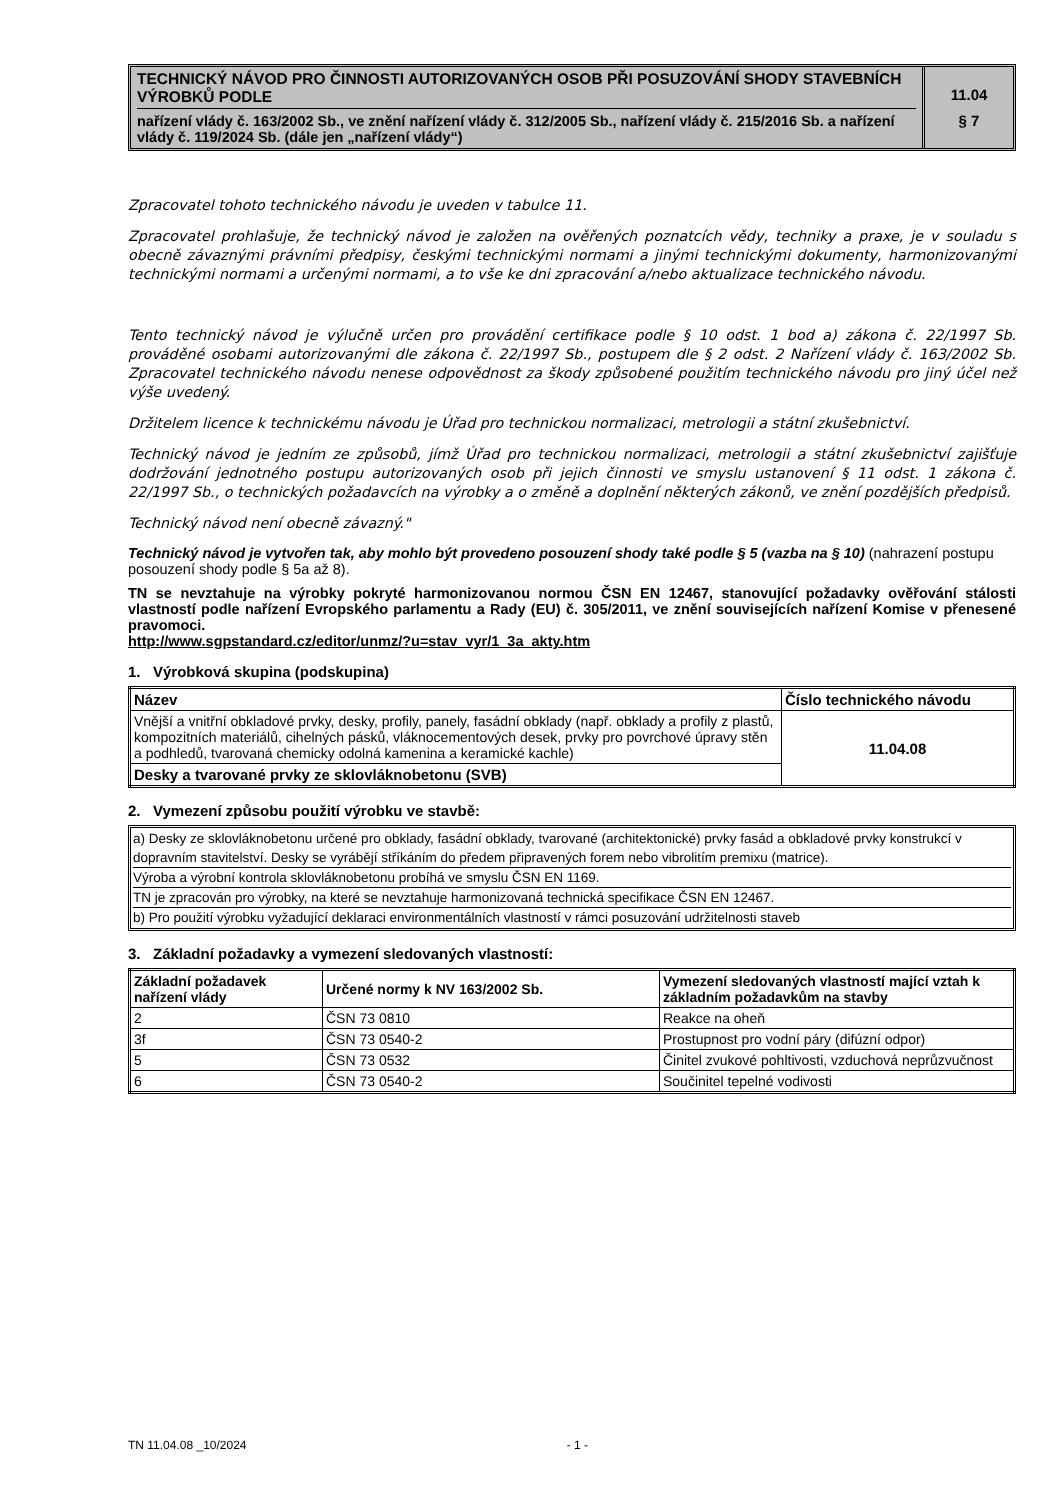TECHNICKÝ NÁVOD PRO ČINNOSTI AUTORIZOVANÝCH OSOB PŘI POSUZOVÁNÍ SHODY STAVEBNÍCH VÝROBKŮ PODLE
nařízení vlády č. 163/2002 Sb., ve znění nařízení vlády č. 312/2005 Sb., nařízení vlády č. 215/2016 Sb. a nařízení vlády č. 119/2024 Sb. (dále jen „nařízení vlády“)
11.04
§ 7
Zpracovatel tohoto technického návodu je uveden v tabulce 11.
Zpracovatel prohlašuje, že technický návod je založen na ověřených poznatcích vědy, techniky a praxe, je v souladu s obecně závaznými právními předpisy, českými technickými normami a jinými technickými dokumenty, harmonizovanými technickými normami a určenými normami, a to vše ke dni zpracování a/nebo aktualizace technického návodu.
Tento technický návod je výlučně určen pro provádění certifikace podle § 10 odst. 1 bod a) zákona č. 22/1997 Sb. prováděné osobami autorizovanými dle zákona č. 22/1997 Sb., postupem dle § 2 odst. 2 Nařízení vlády č. 163/2002 Sb. Zpracovatel technického návodu nenese odpovědnost za škody způsobené použitím technického návodu pro jiný účel než výše uvedený.
Držitelem licence k technickému návodu je Úřad pro technickou normalizaci, metrologii a státní zkušebnictví.
Technický návod je jedním ze způsobů, jímž Úřad pro technickou normalizaci, metrologii a státní zkušebnictví zajišťuje dodržování jednotného postupu autorizovaných osob při jejich činnosti ve smyslu ustanovení § 11 odst. 1 zákona č. 22/1997 Sb., o technických požadavcích na výrobky a o změně a doplnění některých zákonů, ve znění pozdějších předpisů.
Technický návod není obecně závazný."
Technický návod je vytvořen tak, aby mohlo být provedeno posouzení shody také podle § 5 (vazba na § 10) (nahrazení postupu posouzení shody podle § 5a až 8).
TN se nevztahuje na výrobky pokryté harmonizovanou normou ČSN EN 12467, stanovující požadavky ověřování stálosti vlastností podle nařízení Evropského parlamentu a Rady (EU) č. 305/2011, ve znění souvisejících nařízení Komise v přenesené pravomoci.
http://www.sgpstandard.cz/editor/unmz/?u=stav_vyr/1_3a_akty.htm
1. Výrobková skupina (podskupina)
| Název | Číslo technického návodu |
| --- | --- |
| Vnější a vnitřní obkladové prvky, desky, profily, panely, fasádní obklady (např. obklady a profily z plastů, kompozitních materiálů, cihelných pásků, vláknocementových desek, prvky pro povrchové úpravy stěn a podhledů, tvarovaná chemicky odolná kamenina a keramické kachle) | 11.04.08 |
| Desky a tvarované prvky ze sklovláknobetonu (SVB) | |
2. Vymezení způsobu použití výrobku ve stavbě:
a) Desky ze sklovláknobetonu určené pro obklady, fasádní obklady, tvarované (architektonické) prvky fasád a obkladové prvky konstrukcí v dopravním stavitelství. Desky se vyrábějí stříkáním do předem připravených forem nebo vibrolitím premixu (matrice).
Výroba a výrobní kontrola sklovláknobetonu probíhá ve smyslu ČSN EN 1169.
TN je zpracován pro výrobky, na které se nevztahuje harmonizovaná technická specifikace ČSN EN 12467.
b) Pro použití výrobku vyžadující deklaraci environmentálních vlastností v rámci posuzování udržitelnosti staveb
3. Základní požadavky a vymezení sledovaných vlastností:
| Základní požadavek nařízení vlády | Určené normy k NV 163/2002 Sb. | Vymezení sledovaných vlastností mající vztah k základním požadavkům na stavby |
| --- | --- | --- |
| 2 | ČSN 73 0810 | Reakce na oheň |
| 3f | ČSN 73 0540-2 | Prostupnost pro vodní páry (difúzní odpor) |
| 5 | ČSN 73 0532 | Činitel zvukové pohltivosti, vzduchová neprůzvučnost |
| 6 | ČSN 73 0540-2 | Součinitel tepelné vodivosti |
TN 11.04.08 _10/2024 - 1 -